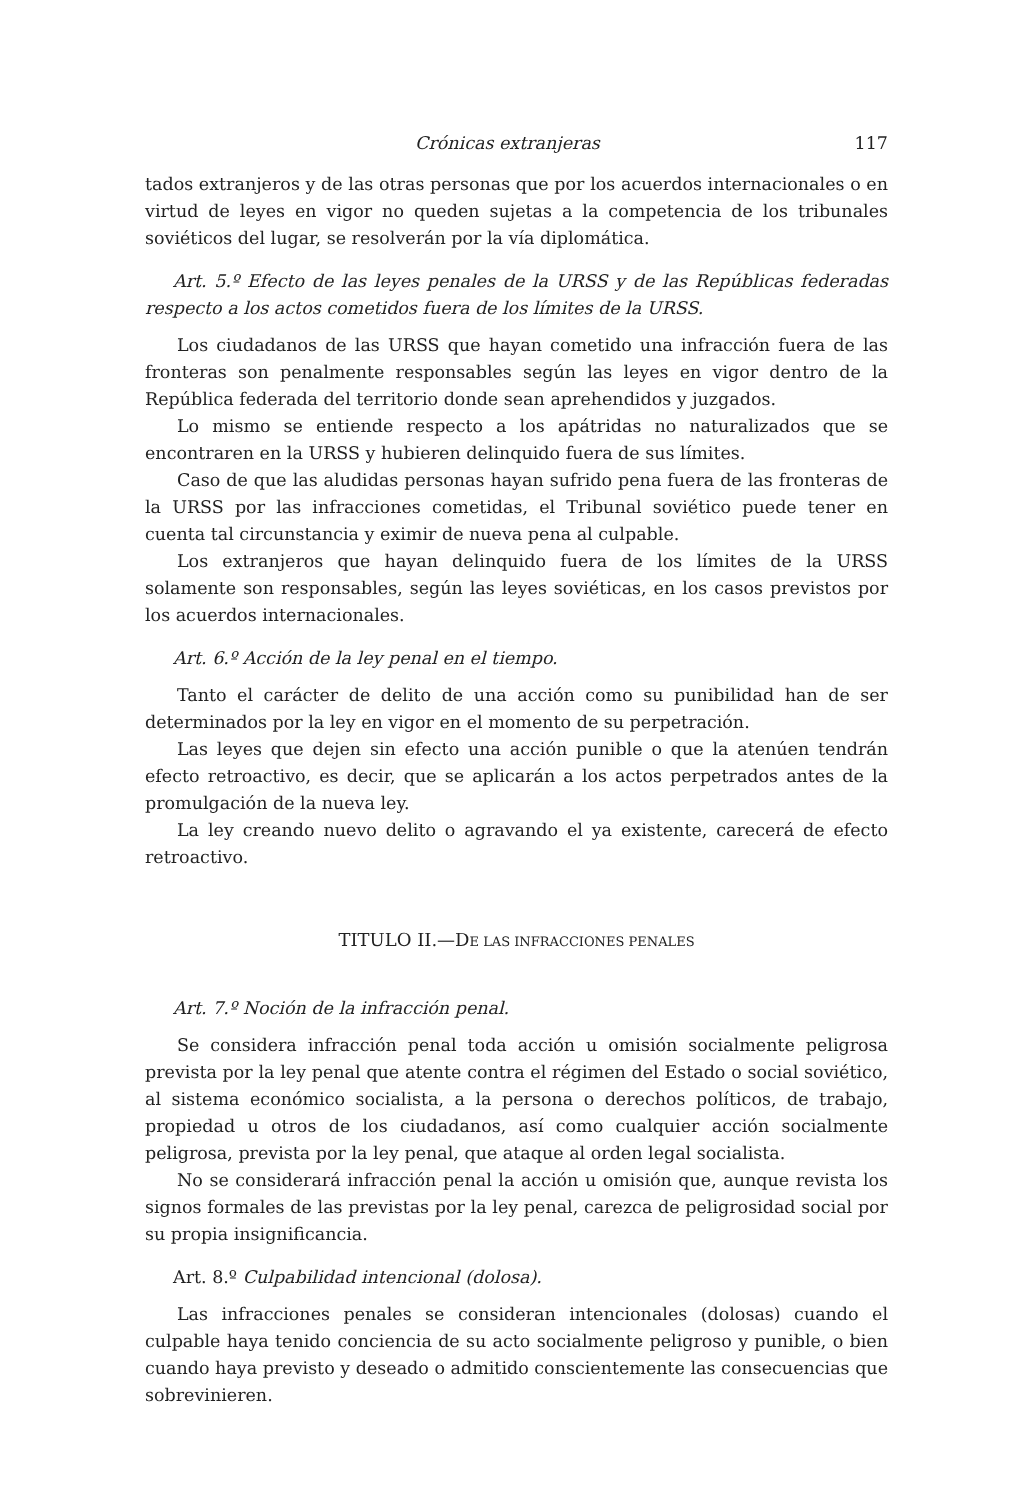Crónicas extranjeras 117
tados extranjeros y de las otras personas que por los acuerdos internacionales o en virtud de leyes en vigor no queden sujetas a la competencia de los tribunales soviéticos del lugar, se resolverán por la vía diplomática.
Art. 5.º Efecto de las leyes penales de la URSS y de las Repúblicas federadas respecto a los actos cometidos fuera de los límites de la URSS.
Los ciudadanos de las URSS que hayan cometido una infracción fuera de las fronteras son penalmente responsables según las leyes en vigor dentro de la República federada del territorio donde sean aprehendidos y juzgados.
Lo mismo se entiende respecto a los apátridas no naturalizados que se encontraren en la URSS y hubieren delinquido fuera de sus límites.
Caso de que las aludidas personas hayan sufrido pena fuera de las fronteras de la URSS por las infracciones cometidas, el Tribunal soviético puede tener en cuenta tal circunstancia y eximir de nueva pena al culpable.
Los extranjeros que hayan delinquido fuera de los límites de la URSS solamente son responsables, según las leyes soviéticas, en los casos previstos por los acuerdos internacionales.
Art. 6.º Acción de la ley penal en el tiempo.
Tanto el carácter de delito de una acción como su punibilidad han de ser determinados por la ley en vigor en el momento de su perpetración.
Las leyes que dejen sin efecto una acción punible o que la atenúen tendrán efecto retroactivo, es decir, que se aplicarán a los actos perpetrados antes de la promulgación de la nueva ley.
La ley creando nuevo delito o agravando el ya existente, carecerá de efecto retroactivo.
TITULO II.—DE LAS INFRACCIONES PENALES
Art. 7.º Noción de la infracción penal.
Se considera infracción penal toda acción u omisión socialmente peligrosa prevista por la ley penal que atente contra el régimen del Estado o social soviético, al sistema económico socialista, a la persona o derechos políticos, de trabajo, propiedad u otros de los ciudadanos, así como cualquier acción socialmente peligrosa, prevista por la ley penal, que ataque al orden legal socialista.
No se considerará infracción penal la acción u omisión que, aunque revista los signos formales de las previstas por la ley penal, carezca de peligrosidad social por su propia insignificancia.
Art. 8.º Culpabilidad intencional (dolosa).
Las infracciones penales se consideran intencionales (dolosas) cuando el culpable haya tenido conciencia de su acto socialmente peligroso y punible, o bien cuando haya previsto y deseado o admitido conscientemente las consecuencias que sobrevinieren.